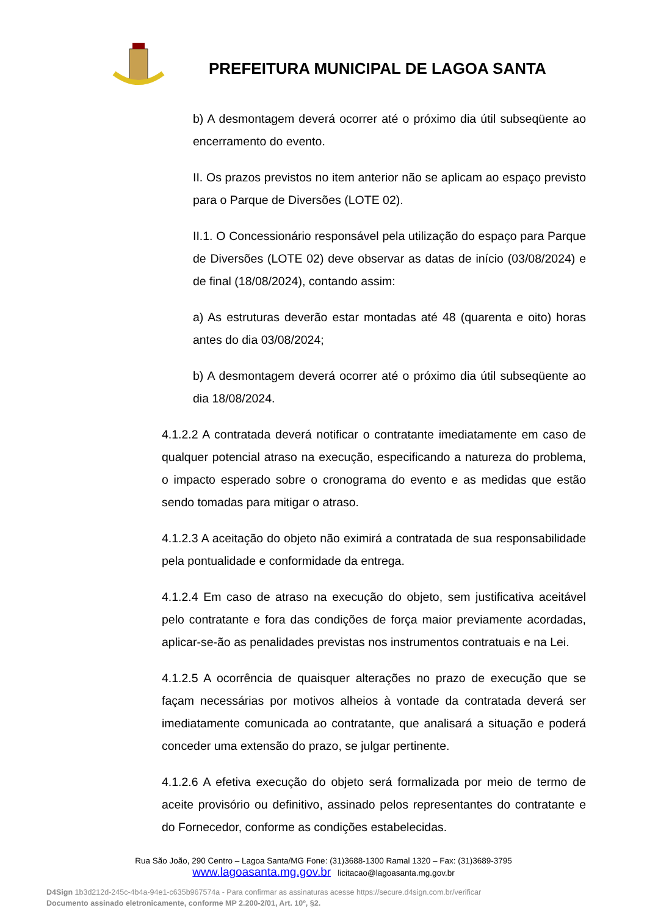PREFEITURA MUNICIPAL DE LAGOA SANTA
b) A desmontagem deverá ocorrer até o próximo dia útil subseqüente ao encerramento do evento.
II. Os prazos previstos no item anterior não se aplicam ao espaço previsto para o Parque de Diversões (LOTE 02).
II.1. O Concessionário responsável pela utilização do espaço para Parque de Diversões (LOTE 02) deve observar as datas de início (03/08/2024) e de final (18/08/2024), contando assim:
a) As estruturas deverão estar montadas até 48 (quarenta e oito) horas antes do dia 03/08/2024;
b) A desmontagem deverá ocorrer até o próximo dia útil subseqüente ao dia 18/08/2024.
4.1.2.2 A contratada deverá notificar o contratante imediatamente em caso de qualquer potencial atraso na execução, especificando a natureza do problema, o impacto esperado sobre o cronograma do evento e as medidas que estão sendo tomadas para mitigar o atraso.
4.1.2.3 A aceitação do objeto não eximirá a contratada de sua responsabilidade pela pontualidade e conformidade da entrega.
4.1.2.4 Em caso de atraso na execução do objeto, sem justificativa aceitável pelo contratante e fora das condições de força maior previamente acordadas, aplicar-se-ão as penalidades previstas nos instrumentos contratuais e na Lei.
4.1.2.5 A ocorrência de quaisquer alterações no prazo de execução que se façam necessárias por motivos alheios à vontade da contratada deverá ser imediatamente comunicada ao contratante, que analisará a situação e poderá conceder uma extensão do prazo, se julgar pertinente.
4.1.2.6 A efetiva execução do objeto será formalizada por meio de termo de aceite provisório ou definitivo, assinado pelos representantes do contratante e do Fornecedor, conforme as condições estabelecidas.
Rua São João, 290 Centro – Lagoa Santa/MG Fone: (31)3688-1300 Ramal 1320 – Fax: (31)3689-3795
www.lagoasanta.mg.gov.br licitacao@lagoasanta.mg.gov.br
D4Sign 1b3d212d-245c-4b4a-94e1-c635b967574a - Para confirmar as assinaturas acesse https://secure.d4sign.com.br/verificar
Documento assinado eletronicamente, conforme MP 2.200-2/01, Art. 10º, §2.